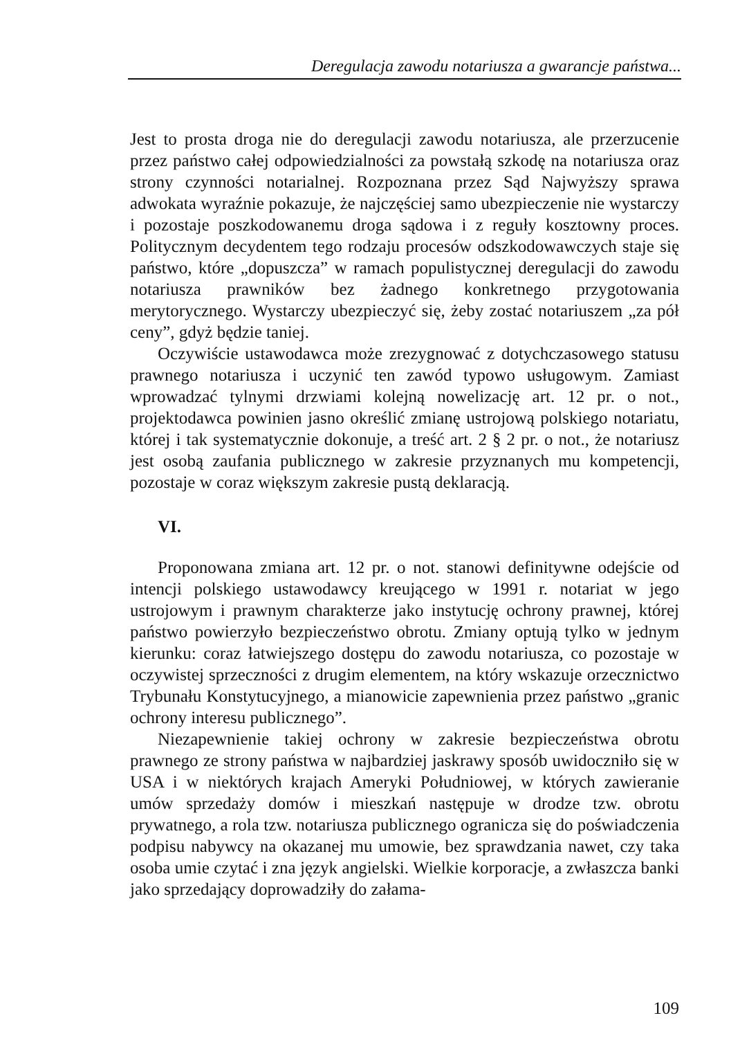Deregulacja zawodu notariusza a gwarancje państwa...
Jest to prosta droga nie do deregulacji zawodu notariusza, ale przerzucenie przez państwo całej odpowiedzialności za powstałą szkodę na notariusza oraz strony czynności notarialnej. Rozpoznana przez Sąd Najwyższy sprawa adwokata wyraźnie pokazuje, że najczęściej samo ubezpieczenie nie wystarczy i pozostaje poszkodowanemu droga sądowa i z reguły kosztowny proces. Politycznym decydentem tego rodzaju procesów odszkodowawczych staje się państwo, które „dopuszcza” w ramach populistycznej deregulacji do zawodu notariusza prawników bez żadnego konkretnego przygotowania merytorycznego. Wystarczy ubezpieczyć się, żeby zostać notariuszem „za pół ceny”, gdyż będzie taniej.
Oczywiście ustawodawca może zrezygnować z dotychczasowego statusu prawnego notariusza i uczynić ten zawód typowo usługowym. Zamiast wprowadzać tylnymi drzwiami kolejną nowelizację art. 12 pr. o not., projektodawca powinien jasno określić zmianę ustrojową polskiego notariatu, której i tak systematycznie dokonuje, a treść art. 2 § 2 pr. o not., że notariusz jest osobą zaufania publicznego w zakresie przyznanych mu kompetencji, pozostaje w coraz większym zakresie pustą deklaracją.
VI.
Proponowana zmiana art. 12 pr. o not. stanowi definitywne odejście od intencji polskiego ustawodawcy kreującego w 1991 r. notariat w jego ustrojowym i prawnym charakterze jako instytucję ochrony prawnej, której państwo powierzyło bezpieczeństwo obrotu. Zmiany optują tylko w jednym kierunku: coraz łatwiejszego dostępu do zawodu notariusza, co pozostaje w oczywistej sprzeczności z drugim elementem, na który wskazuje orzecznictwo Trybunału Konstytucyjnego, a mianowicie zapewnienia przez państwo „granic ochrony interesu publicznego”.
Niezapewnienie takiej ochrony w zakresie bezpieczeństwa obrotu prawnego ze strony państwa w najbardziej jaskrawy sposób uwidoczniło się w USA i w niektórych krajach Ameryki Południowej, w których zawieranie umów sprzedaży domów i mieszkań następuje w drodze tzw. obrotu prywatnego, a rola tzw. notariusza publicznego ogranicza się do poświadczenia podpisu nabywcy na okazanej mu umowie, bez sprawdzania nawet, czy taka osoba umie czytać i zna język angielski. Wielkie korporacje, a zwłaszcza banki jako sprzedający doprowadziły do załama-
109